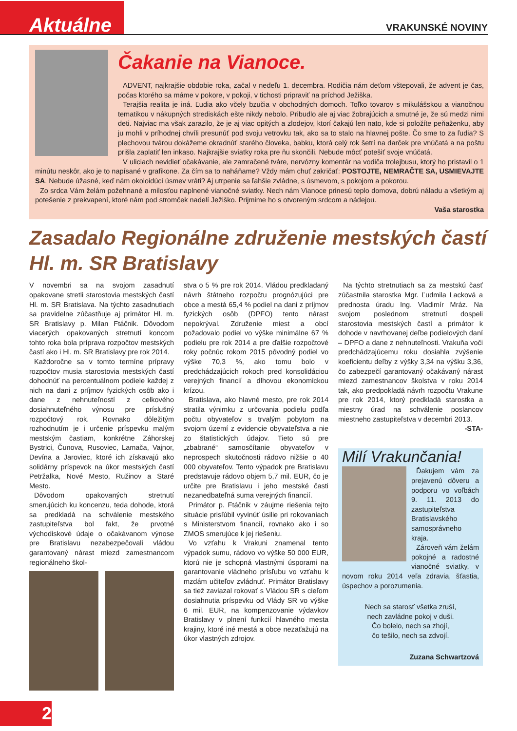Aktuálne
VRAKUNSKÉ NOVINY
Čakanie na Vianoce.
ADVENT, najkrajšie obdobie roka, začal v nedeľu 1. decembra. Rodičia nám deťom vštepovali, že advent je čas, počas ktorého sa máme v pokore, v pokoji, v tichosti pripraviť na príchod Ježiška.
Terajšia realita je iná. Ľudia ako včely bzučia v obchodných domoch. Toľko tovarov s mikulášskou a vianočnou tematikou v nákupných strediskách ešte nikdy nebolo. Pribudlo ale aj viac žobrajúcich a smutné je, že sú medzi nimi deti. Najviac ma však zarazilo, že je aj viac opitých a zlodejov, ktorí čakajú len nato, kde si položíte peňaženku, aby ju mohli v príhodnej chvíli presunúť pod svoju vetrovku tak, ako sa to stalo na hlavnej pošte. Čo sme to za ľudia? S plechovou tvárou dokážeme okradnúť starého človeka, babku, ktorá celý rok šetrí na darček pre vnúčatá a na poštu prišla zaplatiť len inkaso. Najkrajšie sviatky roka pre ňu skončili. Nebude môcť potešiť svoje vnúčatá.
V uliciach nevidieť očakávanie, ale zamračené tváre, nervózny komentár na vodiča trolejbusu, ktorý ho pristavil o 1 minútu neskôr, ako je to napísané v grafikone. Za čím sa to naháňame? Vždy mám chuť zakričať: POSTOJTE, NEMRAČTE SA, USMIEVAJTE SA. Nebude úžasné, keď nám okoloidúci úsmev vráti? Aj utrpenie sa ľahšie zvládne, s úsmevom, s pokojom a pokorou.
Zo srdca Vám želám požehnané a milosťou naplnené vianočné sviatky. Nech nám Vianoce prinesú teplo domova, dobrú náladu a všetkým aj potešenie z prekvapení, ktoré nám pod stromček nadelí Ježiško. Prijmime ho s otvoreným srdcom a nádejou.
Vaša starostka
Zasadalo Regionálne združenie mestských častí Hl. m. SR Bratislavy
V novembri sa na svojom zasadnutí opakovane stretli starostovia mestských častí Hl. m. SR Bratislava. Na týchto zasadnutiach sa pravidelne zúčastňuje aj primátor Hl. m. SR Bratislavy p. Milan Ftáčnik. Dôvodom viacerých opakovaných stretnutí koncom tohto roka bola príprava rozpočtov mestských častí ako i Hl. m. SR Bratislavy pre rok 2014.
Každoročne sa v tomto termíne prípravy rozpočtov musia starostovia mestských častí dohodnúť na percentuálnom podiele každej z nich na dani z príjmov fyzických osôb ako i dane z nehnuteľností z celkového dosiahnuteľného výnosu pre príslušný rozpočtový rok. Rovnako dôležitým rozhodnutím je i určenie príspevku malým mestským častiam, konkrétne Záhorskej Bystrici, Čunova, Rusoviec, Lamača, Vajnor, Devína a Jaroviec, ktoré ich získavajú ako solidárny príspevok na úkor mestských častí Petržalka, Nové Mesto, Ružinov a Staré Mesto.
Dôvodom opakovaných stretnutí smerujúcich ku koncenzu, teda dohode, ktorá sa predkladá na schválenie mestského zastupiteľstva bol fakt, že prvotné východiskové údaje o očakávanom výnose pre Bratislavu nezabezpečovali vládou garantovaný nárast miezd zamestnancom regionálneho škol-
stva o 5 % pre rok 2014. Vládou predkladaný návrh štátneho rozpočtu prognózujúci pre obce a mestá 65,4 % podiel na dani z príjmov fyzických osôb (DPFO) tento nárast nepokrýval. Združenie miest a obcí požadovalo podiel vo výške minimálne 67 % podielu pre rok 2014 a pre ďalšie rozpočtové roky počnúc rokom 2015 pôvodný podiel vo výške 70,3 %, ako tomu bolo v predchádzajúcich rokoch pred konsolidáciou verejných financií a dlhovou ekonomickou krízou.
Bratislava, ako hlavné mesto, pre rok 2014 stratila výnimku z určovania podielu podľa počtu obyvateľov s trvalým pobytom na svojom území z evidencie obyvateľstva a nie zo štatistických údajov. Tieto sú pre „zbabrané“ samosčítanie obyvateľov v neprospech skutočnosti rádovo nižšie o 40 000 obyvateľov. Tento výpadok pre Bratislavu predstavuje rádovo objem 5,7 mil. EUR, čo je určite pre Bratislavu i jeho mestské časti nezanedbateľná suma verejných financií.
Primátor p. Ftáčnik v záujme riešenia tejto situácie prisľúbil vyvinúť úsilie pri rokovaniach s Ministerstvom financií, rovnako ako i so ZMOS smerujúce k jej riešeniu.
Vo vzťahu k Vrakuni znamenal tento výpadok sumu, rádovo vo výške 50 000 EUR, ktorú nie je schopná vlastnými úsporami na garantovanie vládneho prísľubu vo vzťahu k mzdám učiteľov zvládnuť. Primátor Bratislavy sa tiež zaviazal rokovať s Vládou SR s cieľom dosiahnutia príspevku od Vlády SR vo výške 6 mil. EUR, na kompenzovanie výdavkov Bratislavy v plnení funkcií hlavného mesta krajiny, ktoré iné mestá a obce nezaťažujú na úkor vlastných zdrojov.
Na týchto stretnutiach sa za mestskú časť zúčastnila starostka Mgr. Ľudmila Lacková a prednosta úradu Ing. Vladimír Mráz. Na svojom poslednom stretnutí dospeli starostovia mestských častí a primátor k dohode v navrhovanej deľbe podielových daní – DPFO a dane z nehnuteľnosti. Vrakuňa voči predchádzajúcemu roku dosiahla zvýšenie koeficientu deľby z výšky 3,34 na výšku 3,36, čo zabezpečí garantovaný očakávaný nárast miezd zamestnancov školstva v roku 2014 tak, ako predpokladá návrh rozpočtu Vrakune pre rok 2014, ktorý predkladá starostka a miestny úrad na schválenie poslancov miestneho zastupiteľstva v decembri 2013.
-STA-
Milí Vrakunčania!
Ďakujem vám za prejavenú dôveru a podporu vo voľbách 9. 11. 2013 do zastupiteľstva Bratislavského samosprávneho kraja.
Zároveň vám želám pokojné a radostné vianočné sviatky, v novom roku 2014 veľa zdravia, šťastia, úspechov a porozumenia.
Nech sa starosť všetka zruší,
nech zavládne pokoj v duši.
Čo bolelo, nech sa zhojí,
čo tešilo, nech sa zdvojí.
Zuzana Schwartzová
2